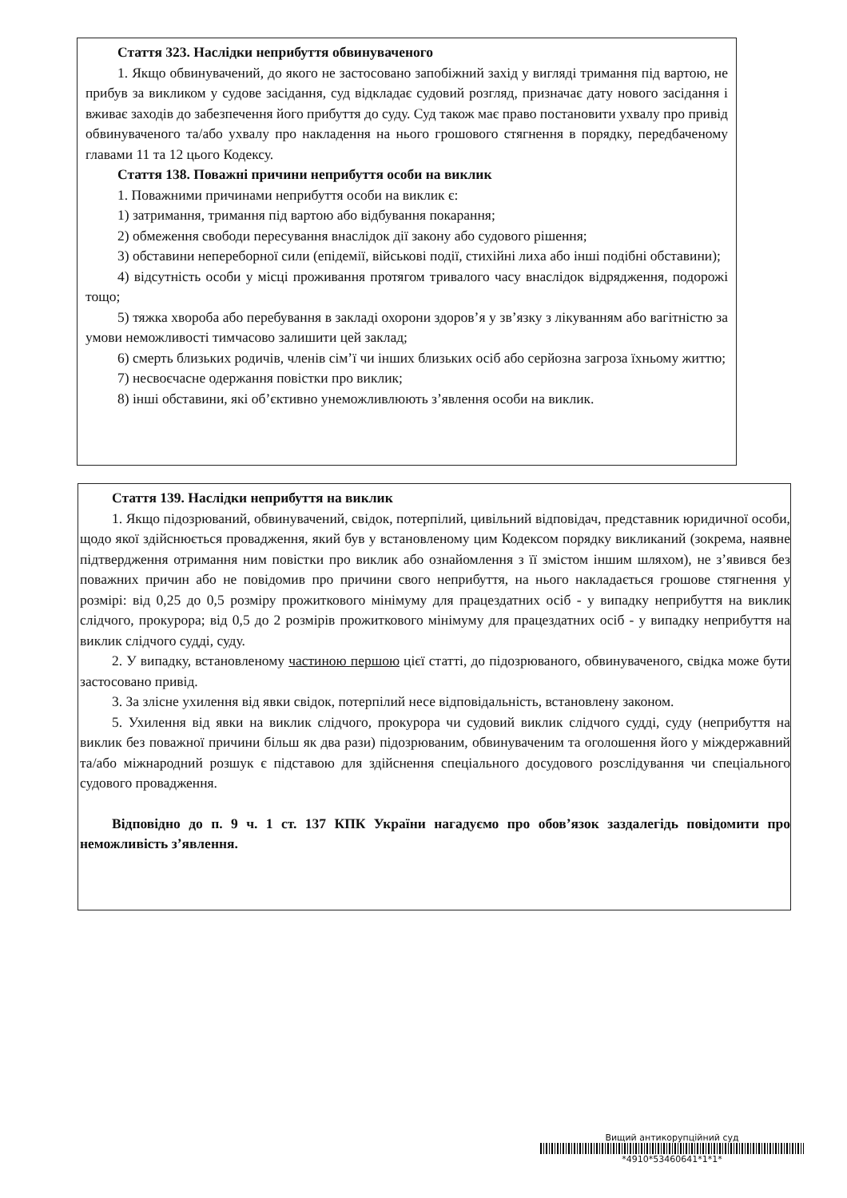Стаття 323. Наслідки неприбуття обвинуваченого
1. Якщо обвинувачений, до якого не застосовано запобіжний захід у вигляді тримання під вартою, не прибув за викликом у судове засідання, суд відкладає судовий розгляд, призначає дату нового засідання і вживає заходів до забезпечення його прибуття до суду. Суд також має право постановити ухвалу про привід обвинуваченого та/або ухвалу про накладення на нього грошового стягнення в порядку, передбаченому главами 11 та 12 цього Кодексу.
Стаття 138. Поважні причини неприбуття особи на виклик
1. Поважними причинами неприбуття особи на виклик є:
1) затримання, тримання під вартою або відбування покарання;
2) обмеження свободи пересування внаслідок дії закону або судового рішення;
3) обставини непереборної сили (епідемії, військові події, стихійні лиха або інші подібні обставини);
4) відсутність особи у місці проживання протягом тривалого часу внаслідок відрядження, подорожі тощо;
5) тяжка хвороба або перебування в закладі охорони здоров’я у зв’язку з лікуванням або вагітністю за умови неможливості тимчасово залишити цей заклад;
6) смерть близьких родичів, членів сім’ї чи інших близьких осіб або серйозна загроза їхньому життю;
7) несвоєчасне одержання повістки про виклик;
8) інші обставини, які об’єктивно унеможливлюють з’явлення особи на виклик.
Стаття 139. Наслідки неприбуття на виклик
1. Якщо підозрюваний, обвинувачений, свідок, потерпілий, цивільний відповідач, представник юридичної особи, щодо якої здійснюється провадження, який був у встановленому цим Кодексом порядку викликаний (зокрема, наявне підтвердження отримання ним повістки про виклик або ознайомлення з її змістом іншим шляхом), не з’явився без поважних причин або не повідомив про причини свого неприбуття, на нього накладається грошове стягнення у розмірі: від 0,25 до 0,5 розміру прожиткового мінімуму для працездатних осіб - у випадку неприбуття на виклик слідчого, прокурора; від 0,5 до 2 розмірів прожиткового мінімуму для працездатних осіб - у випадку неприбуття на виклик слідчого судді, суду.
2. У випадку, встановленому частиною першою цієї статті, до підозрюваного, обвинуваченого, свідка може бути застосовано привід.
3. За злісне ухилення від явки свідок, потерпілий несе відповідальність, встановлену законом.
5. Ухилення від явки на виклик слідчого, прокурора чи судовий виклик слідчого судді, суду (неприбуття на виклик без поважної причини більш як два рази) підозрюваним, обвинуваченим та оголошення його у міждержавний та/або міжнародний розшук є підставою для здійснення спеціального досудового розслідування чи спеціального судового провадження.
Відповідно до п. 9 ч. 1 ст. 137 КПК України нагадуємо про обов’язок заздалегідь повідомити про неможливість з’явлення.
Вищий антикорупційний суд
*4910*53460641*1*1*